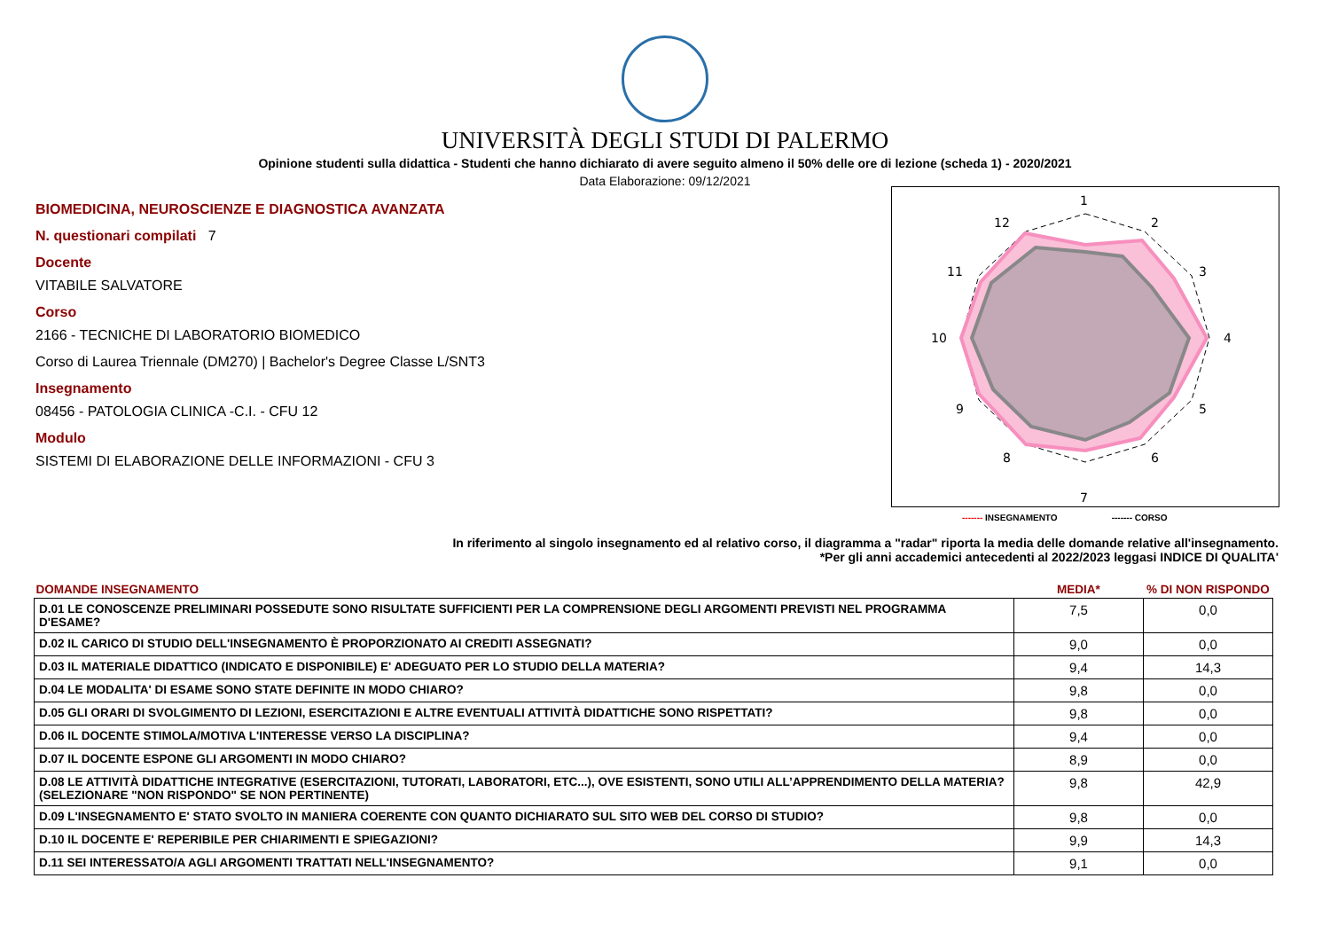UNIVERSITÀ DEGLI STUDI DI PALERMO
Opinione studenti sulla didattica - Studenti che hanno dichiarato di avere seguito almeno il 50% delle ore di lezione (scheda 1) - 2020/2021
Data Elaborazione: 09/12/2021
BIOMEDICINA, NEUROSCIENZE E DIAGNOSTICA AVANZATA
N. questionari compilati 7
Docente
VITABILE SALVATORE
Corso
2166 - TECNICHE DI LABORATORIO BIOMEDICO
Corso di Laurea Triennale (DM270) | Bachelor's Degree Classe L/SNT3
Insegnamento
08456 - PATOLOGIA CLINICA -C.I. - CFU 12
Modulo
SISTEMI DI ELABORAZIONE DELLE INFORMAZIONI - CFU 3
1
2
3
4
5
6
7
8
9
10
11
12
------- INSEGNAMENTO ------- CORSO
In riferimento al singolo insegnamento ed al relativo corso, il diagramma a "radar" riporta la media delle domande relative all'insegnamento.
*Per gli anni accademici antecedenti al 2022/2023 leggasi INDICE DI QUALITA'
| DOMANDE INSEGNAMENTO | MEDIA* | % DI NON RISPONDO |
| --- | --- | --- |
| D.01 LE CONOSCENZE PRELIMINARI POSSEDUTE SONO RISULTATE SUFFICIENTI PER LA COMPRENSIONE DEGLI ARGOMENTI PREVISTI NEL PROGRAMMA D'ESAME? | 7,5 | 0,0 |
| D.02 IL CARICO DI STUDIO DELL'INSEGNAMENTO È PROPORZIONATO AI CREDITI ASSEGNATI? | 9,0 | 0,0 |
| D.03 IL MATERIALE DIDATTICO (INDICATO E DISPONIBILE) E' ADEGUATO PER LO STUDIO DELLA MATERIA? | 9,4 | 14,3 |
| D.04 LE MODALITA' DI ESAME SONO STATE DEFINITE IN MODO CHIARO? | 9,8 | 0,0 |
| D.05 GLI ORARI DI SVOLGIMENTO DI LEZIONI, ESERCITAZIONI E ALTRE EVENTUALI ATTIVITÀ DIDATTICHE SONO RISPETTATI? | 9,8 | 0,0 |
| D.06 IL DOCENTE STIMOLA/MOTIVA L'INTERESSE VERSO LA DISCIPLINA? | 9,4 | 0,0 |
| D.07 IL DOCENTE ESPONE GLI ARGOMENTI IN MODO CHIARO? | 8,9 | 0,0 |
| D.08 LE ATTIVITÀ DIDATTICHE INTEGRATIVE (ESERCITAZIONI, TUTORATI, LABORATORI, ETC...), OVE ESISTENTI, SONO UTILI ALL’APPRENDIMENTO DELLA MATERIA? (SELEZIONARE "NON RISPONDO" SE NON PERTINENTE) | 9,8 | 42,9 |
| D.09 L'INSEGNAMENTO E' STATO SVOLTO IN MANIERA COERENTE CON QUANTO DICHIARATO SUL SITO WEB DEL CORSO DI STUDIO? | 9,8 | 0,0 |
| D.10 IL DOCENTE E' REPERIBILE PER CHIARIMENTI E SPIEGAZIONI? | 9,9 | 14,3 |
| D.11 SEI INTERESSATO/A AGLI ARGOMENTI TRATTATI NELL'INSEGNAMENTO? | 9,1 | 0,0 |